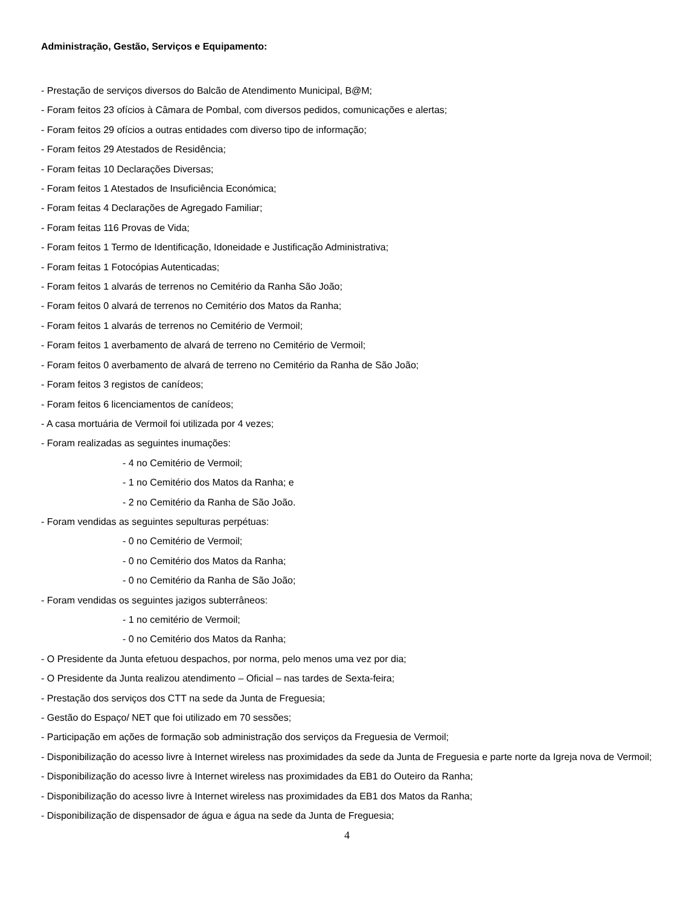Administração, Gestão, Serviços e Equipamento:
- Prestação de serviços diversos do Balcão de Atendimento Municipal, B@M;
- Foram feitos 23 ofícios à Câmara de Pombal, com diversos pedidos, comunicações e alertas;
- Foram feitos 29 ofícios a outras entidades com diverso tipo de informação;
- Foram feitos 29 Atestados de Residência;
- Foram feitas 10 Declarações Diversas;
- Foram feitos 1 Atestados de Insuficiência Económica;
- Foram feitas 4 Declarações de Agregado Familiar;
- Foram feitas 116 Provas de Vida;
- Foram feitos 1 Termo de Identificação, Idoneidade e Justificação Administrativa;
- Foram feitas 1 Fotocópias Autenticadas;
- Foram feitos 1 alvarás de terrenos no Cemitério da Ranha São João;
- Foram feitos 0 alvará de terrenos no Cemitério dos Matos da Ranha;
- Foram feitos 1 alvarás de terrenos no Cemitério de Vermoil;
- Foram feitos 1 averbamento de alvará de terreno no Cemitério de Vermoil;
- Foram feitos 0 averbamento de alvará de terreno no Cemitério da Ranha de São João;
- Foram feitos 3 registos de canídeos;
- Foram feitos 6 licenciamentos de canídeos;
- A casa mortuária de Vermoil foi utilizada por 4 vezes;
- Foram realizadas as seguintes inumações:
- 4 no Cemitério de Vermoil;
- 1 no Cemitério dos Matos da Ranha; e
- 2 no Cemitério da Ranha de São João.
- Foram vendidas as seguintes sepulturas perpétuas:
- 0 no Cemitério de Vermoil;
- 0 no Cemitério dos Matos da Ranha;
- 0 no Cemitério da Ranha de São João;
- Foram vendidas os seguintes jazigos subterrâneos:
- 1 no cemitério de Vermoil;
- 0 no Cemitério dos Matos da Ranha;
- O Presidente da Junta efetuou despachos, por norma, pelo menos uma vez por dia;
- O Presidente da Junta realizou atendimento – Oficial – nas tardes de Sexta-feira;
- Prestação dos serviços dos CTT na sede da Junta de Freguesia;
- Gestão do Espaço/ NET que foi utilizado em 70 sessões;
- Participação em ações de formação sob administração dos serviços da Freguesia de Vermoil;
- Disponibilização do acesso livre à Internet wireless nas proximidades da sede da Junta de Freguesia e parte norte da Igreja nova de Vermoil;
- Disponibilização do acesso livre à Internet wireless nas proximidades da EB1 do Outeiro da Ranha;
- Disponibilização do acesso livre à Internet wireless nas proximidades da EB1 dos Matos da Ranha;
- Disponibilização de dispensador de água e água na sede da Junta de Freguesia;
4